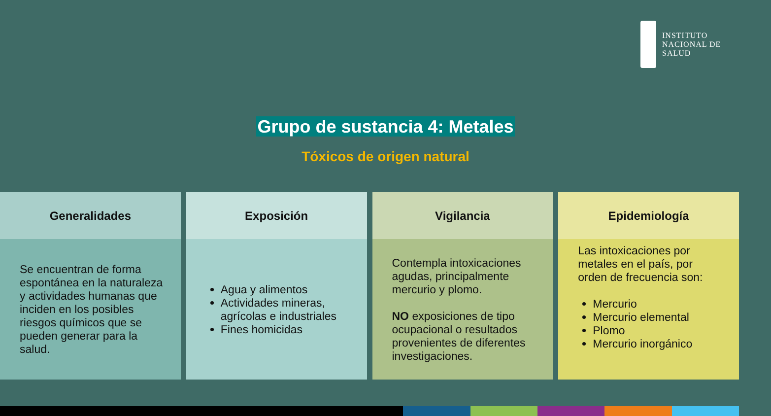INSTITUTO
NACIONAL DE
SALUD
Grupo de sustancia 4: Metales
Tóxicos de origen natural
Generalidades
Se encuentran de forma espontánea en la naturaleza y actividades humanas que inciden en los posibles riesgos químicos que se pueden generar para la salud.
Exposición
Agua y alimentos
Actividades mineras, agrícolas e industriales
Fines homicidas
Vigilancia
Contempla intoxicaciones agudas, principalmente mercurio y plomo.
NO exposiciones de tipo ocupacional o resultados provenientes de diferentes investigaciones.
Epidemiología
Las intoxicaciones por metales en el país, por orden de frecuencia son:
Mercurio
Mercurio elemental
Plomo
Mercurio inorgánico